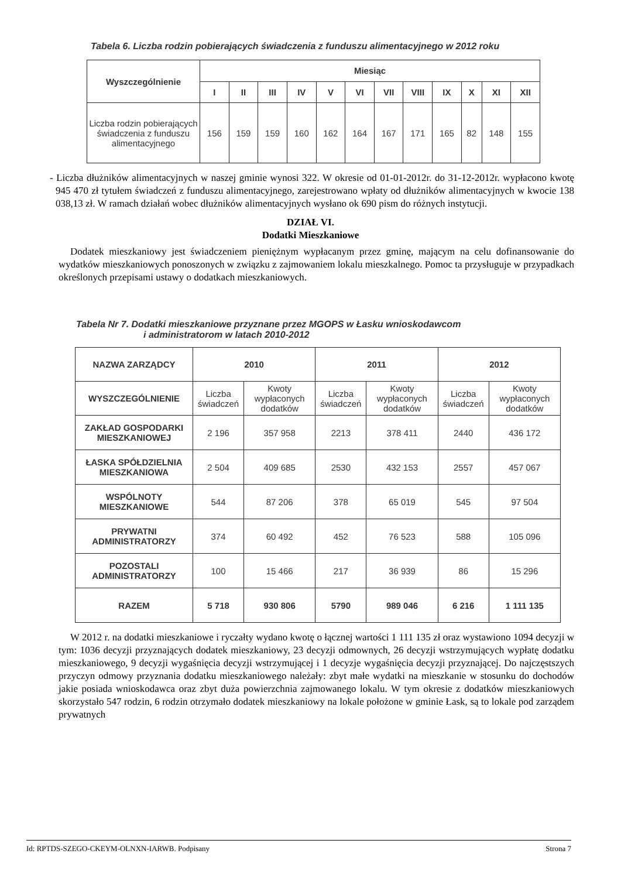Tabela 6. Liczba rodzin pobierających świadczenia z funduszu alimentacyjnego w 2012 roku
| Wyszczególnienie | Miesiąc | | | | | | | | | | | |
| --- | --- | --- | --- | --- | --- | --- | --- | --- | --- | --- | --- | --- |
| | I | II | III | IV | V | VI | VII | VIII | IX | X | XI | XII |
| Liczba rodzin pobierających świadczenia z funduszu alimentacyjnego | 156 | 159 | 159 | 160 | 162 | 164 | 167 | 171 | 165 | 82 | 148 | 155 |
- Liczba dłużników alimentacyjnych w naszej gminie wynosi 322. W okresie od 01-01-2012r. do 31-12-2012r. wypłacono kwotę 945 470 zł tytułem świadczeń z funduszu alimentacyjnego, zarejestrowano wpłaty od dłużników alimentacyjnych w kwocie 138 038,13 zł. W ramach działań wobec dłużników alimentacyjnych wysłano ok 690 pism do różnych instytucji.
DZIAŁ VI.
Dodatki Mieszkaniowe
Dodatek mieszkaniowy jest świadczeniem pieniężnym wypłacanym przez gminę, mającym na celu dofinansowanie do wydatków mieszkaniowych ponoszonych w związku z zajmowaniem lokalu mieszkalnego. Pomoc ta przysługuje w przypadkach określonych przepisami ustawy o dodatkach mieszkaniowych.
Tabela Nr 7. Dodatki mieszkaniowe przyznane przez MGOPS w Łasku wnioskodawcom
i administratorom w latach 2010-2012
| NAZWA ZARZĄDCY | 2010 | | 2011 | | 2012 | |
| --- | --- | --- | --- | --- | --- | --- |
| WYSZCZEGÓLNIENIE | Liczba świadczeń | Kwoty wypłaconych dodatków | Liczba świadczeń | Kwoty wypłaconych dodatków | Liczba świadczeń | Kwoty wypłaconych dodatków |
| ZAKŁAD GOSPODARKI MIESZKANIOWEJ | 2 196 | 357 958 | 2213 | 378 411 | 2440 | 436 172 |
| ŁASKA SPÓŁDZIELNIA MIESZKANIOWA | 2 504 | 409 685 | 2530 | 432 153 | 2557 | 457 067 |
| WSPÓLNOTY MIESZKANIOWE | 544 | 87 206 | 378 | 65 019 | 545 | 97 504 |
| PRYWATNI ADMINISTRATORZY | 374 | 60 492 | 452 | 76 523 | 588 | 105 096 |
| POZOSTALI ADMINISTRATORZY | 100 | 15 466 | 217 | 36 939 | 86 | 15 296 |
| RAZEM | 5 718 | 930 806 | 5790 | 989 046 | 6 216 | 1 111 135 |
W 2012 r. na dodatki mieszkaniowe i ryczałty wydano kwotę o łącznej wartości 1 111 135 zł oraz wystawiono 1094 decyzji w tym: 1036 decyzji przyznających dodatek mieszkaniowy, 23 decyzji odmownych, 26 decyzji wstrzymujących wypłatę dodatku mieszkaniowego, 9 decyzji wygaśnięcia decyzji wstrzymującej i 1 decyzje wygaśnięcia decyzji przyznającej. Do najczęstszych przyczyn odmowy przyznania dodatku mieszkaniowego należały: zbyt małe wydatki na mieszkanie w stosunku do dochodów jakie posiada wnioskodawca oraz zbyt duża powierzchnia zajmowanego lokalu. W tym okresie z dodatków mieszkaniowych skorzystało 547 rodzin, 6 rodzin otrzymało dodatek mieszkaniowy na lokale położone w gminie Łask, są to lokale pod zarządem prywatnych
Id: RPTDS-SZEGO-CKEYM-OLNXN-IARWB. Podpisany Strona 7